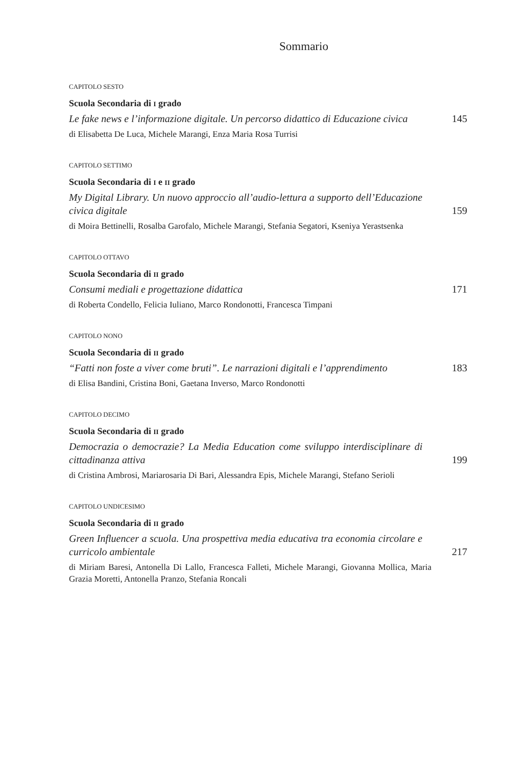Sommario
CAPITOLO SESTO
Scuola Secondaria di I grado
Le fake news e l’informazione digitale. Un percorso didattico di Educazione civica
145
di Elisabetta De Luca, Michele Marangi, Enza Maria Rosa Turrisi
CAPITOLO SETTIMO
Scuola Secondaria di I e II grado
My Digital Library. Un nuovo approccio all’audio-lettura a supporto dell’Educazione civica digitale
159
di Moira Bettinelli, Rosalba Garofalo, Michele Marangi, Stefania Segatori, Kseniya Yerastsenka
CAPITOLO OTTAVO
Scuola Secondaria di II grado
Consumi mediali e progettazione didattica
171
di Roberta Condello, Felicia Iuliano, Marco Rondonotti, Francesca Timpani
CAPITOLO NONO
Scuola Secondaria di II grado
“Fatti non foste a viver come bruti”. Le narrazioni digitali e l’apprendimento
183
di Elisa Bandini, Cristina Boni, Gaetana Inverso, Marco Rondonotti
CAPITOLO DECIMO
Scuola Secondaria di II grado
Democrazia o democrazie? La Media Education come sviluppo interdisciplinare di cittadinanza attiva
199
di Cristina Ambrosi, Mariarosaria Di Bari, Alessandra Epis, Michele Marangi, Stefano Serioli
CAPITOLO UNDICESIMO
Scuola Secondaria di II grado
Green Influencer a scuola. Una prospettiva media educativa tra economia circolare e curricolo ambientale
217
di Miriam Baresi, Antonella Di Lallo, Francesca Falleti, Michele Marangi, Giovanna Mollica, Maria Grazia Moretti, Antonella Pranzo, Stefania Roncali